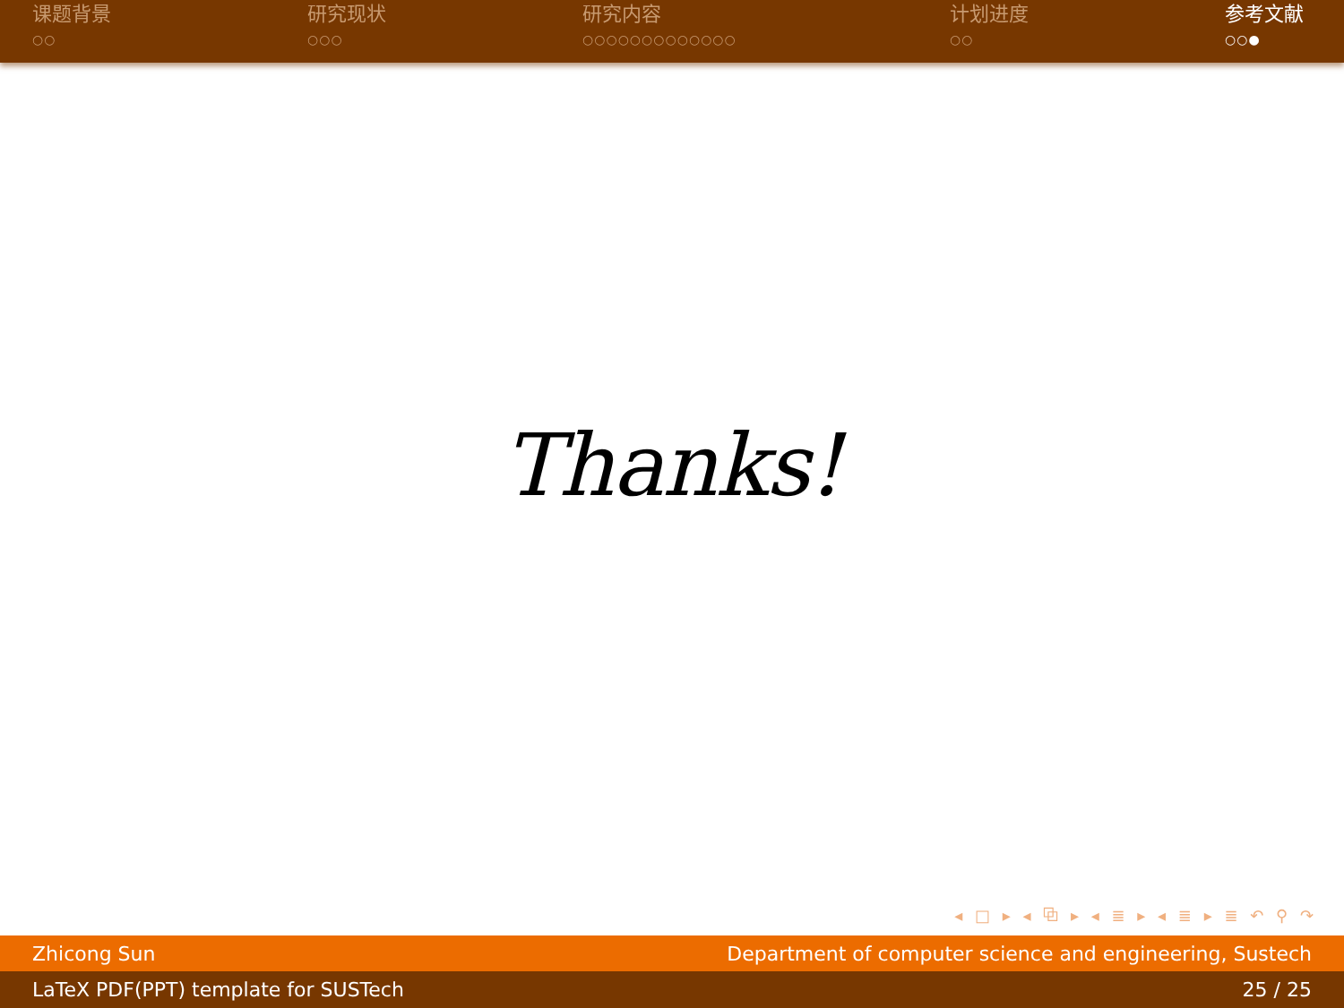课题背景
○○
研究现状
○○○
研究内容
○○○○○○○○○○○○○
计划进度
○○
参考文献
○○●
Thanks!
◂ □ ▸ ◂ ⧉ ▸ ◂ ≣ ▸ ◂ ≣ ▸ ≣ ↶ ⚲ ↷
Zhicong Sun Department of computer science and engineering, Sustech
LaTeX PDF(PPT) template for SUSTech 25 / 25